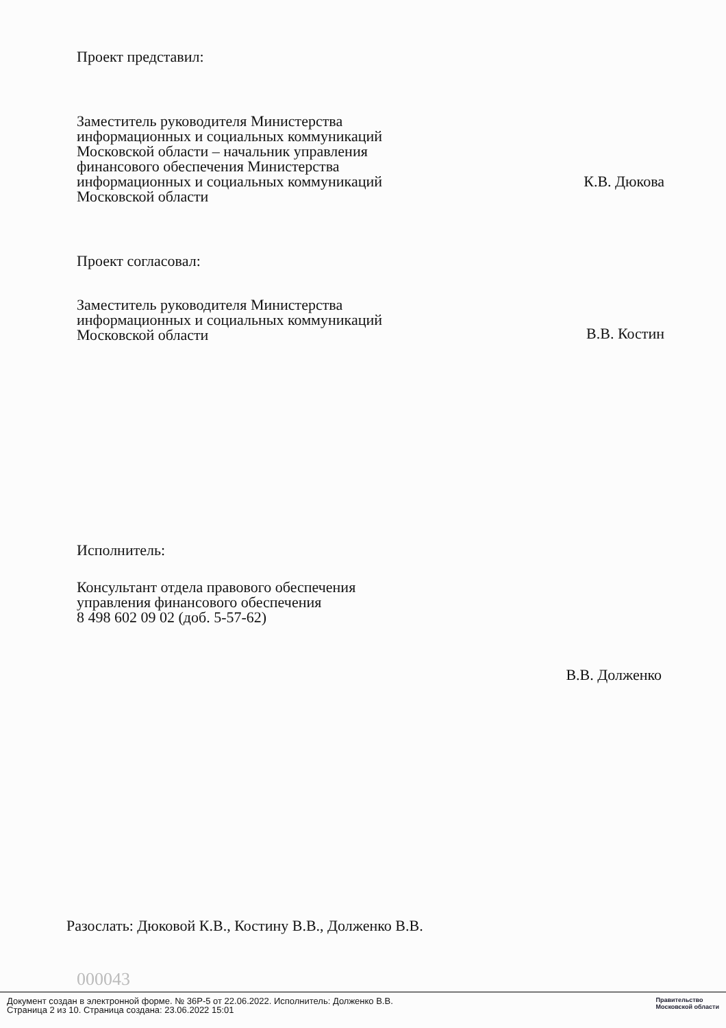Проект представил:
Заместитель руководителя Министерства информационных и социальных коммуникаций Московской области – начальник управления финансового обеспечения Министерства информационных и социальных коммуникаций Московской области
К.В. Дюкова
Проект согласовал:
Заместитель руководителя Министерства информационных и социальных коммуникаций Московской области
В.В. Костин
Исполнитель:
Консультант отдела правового обеспечения
управления финансового обеспечения
8 498 602 09 02 (доб. 5-57-62)
В.В. Долженко
Разослать: Дюковой К.В., Костину В.В., Долженко В.В.
000043
Документ создан в электронной форме. № 36Р-5 от 22.06.2022. Исполнитель: Долженко В.В.
Страница 2 из 10. Страница создана: 23.06.2022 15:01
Правительство
Московской области